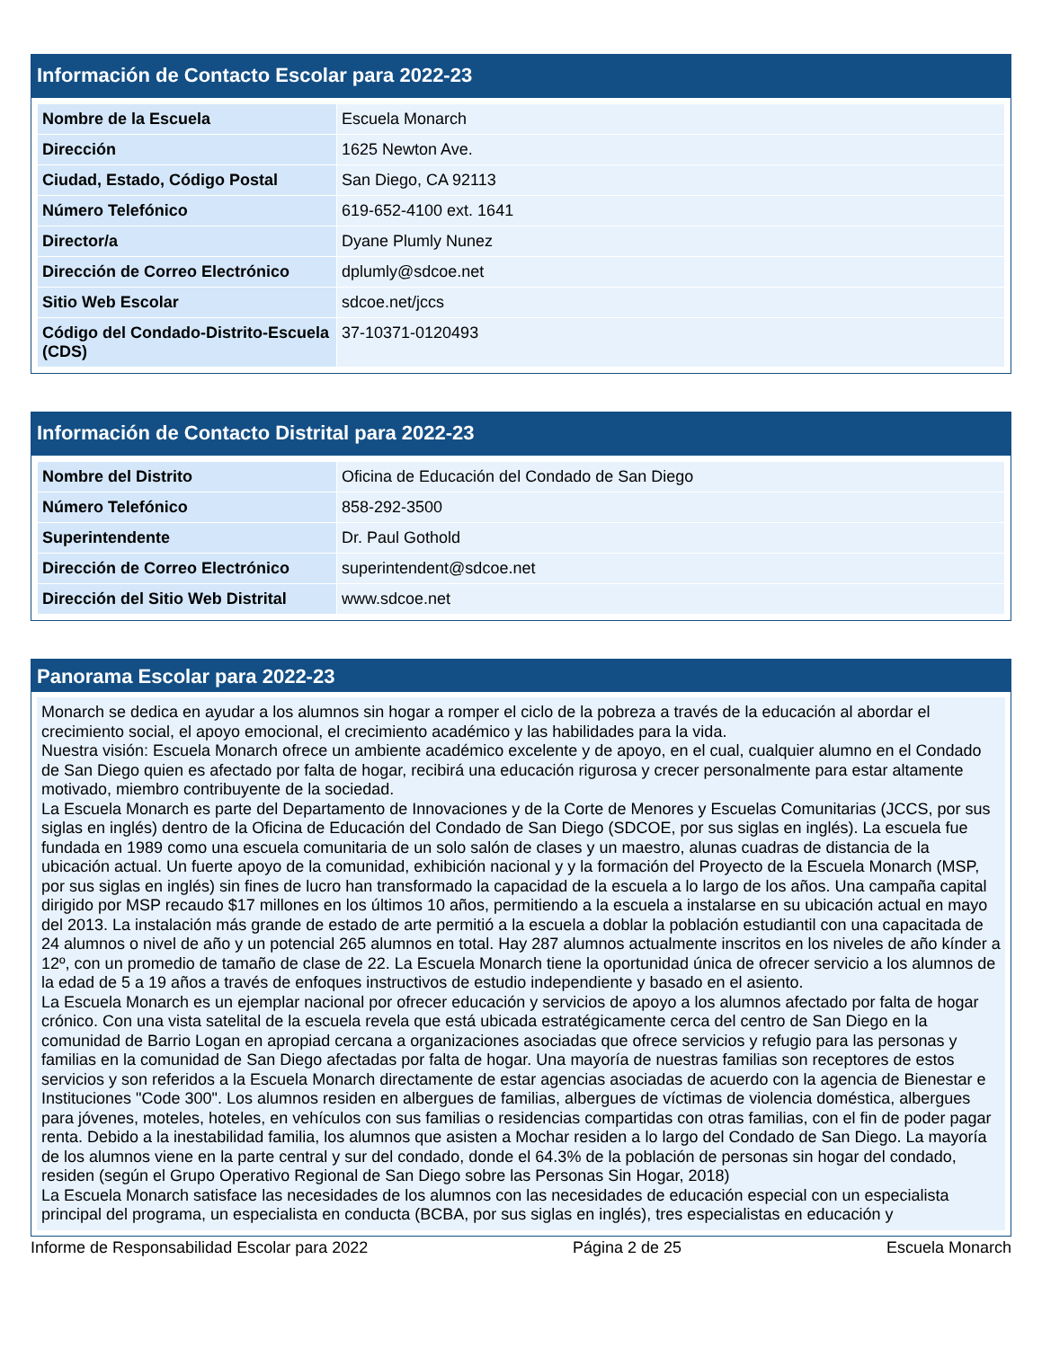Información de Contacto Escolar para 2022-23
| Nombre de la Escuela | Escuela Monarch |
| Dirección | 1625 Newton Ave. |
| Ciudad, Estado, Código Postal | San Diego, CA 92113 |
| Número Telefónico | 619-652-4100 ext. 1641 |
| Director/a | Dyane Plumly Nunez |
| Dirección de Correo Electrónico | dplumly@sdcoe.net |
| Sitio Web Escolar | sdcoe.net/jccs |
| Código del Condado-Distrito-Escuela (CDS) | 37-10371-0120493 |
Información de Contacto Distrital para 2022-23
| Nombre del Distrito | Oficina de Educación del Condado de San Diego |
| Número Telefónico | 858-292-3500 |
| Superintendente | Dr. Paul Gothold |
| Dirección de Correo Electrónico | superintendent@sdcoe.net |
| Dirección del Sitio Web Distrital | www.sdcoe.net |
Panorama Escolar para 2022-23
Monarch se dedica en ayudar a los alumnos sin hogar a romper el ciclo de la pobreza a través de la educación al abordar el crecimiento social, el apoyo emocional, el crecimiento académico y las habilidades para la vida.
Nuestra visión: Escuela Monarch ofrece un ambiente académico excelente y de apoyo, en el cual, cualquier alumno en el Condado de San Diego quien es afectado por falta de hogar, recibirá una educación rigurosa y crecer personalmente para estar altamente motivado, miembro contribuyente de la sociedad.
La Escuela Monarch es parte del Departamento de Innovaciones y de la Corte de Menores y Escuelas Comunitarias (JCCS, por sus siglas en inglés) dentro de la Oficina de Educación del Condado de San Diego (SDCOE, por sus siglas en inglés). La escuela fue fundada en 1989 como una escuela comunitaria de un solo salón de clases y un maestro, alunas cuadras de distancia de la ubicación actual. Un fuerte apoyo de la comunidad, exhibición nacional y y la formación del Proyecto de la Escuela Monarch (MSP, por sus siglas en inglés) sin fines de lucro han transformado la capacidad de la escuela a lo largo de los años. Una campaña capital dirigido por MSP recaudo $17 millones en los últimos 10 años, permitiendo a la escuela a instalarse en su ubicación actual en mayo del 2013. La instalación más grande de estado de arte permitió a la escuela a doblar la población estudiantil con una capacitada de 24 alumnos o nivel de año y un potencial 265 alumnos en total. Hay 287 alumnos actualmente inscritos en los niveles de año kínder a 12º, con un promedio de tamaño de clase de 22. La Escuela Monarch tiene la oportunidad única de ofrecer servicio a los alumnos de la edad de 5 a 19 años a través de enfoques instructivos de estudio independiente y basado en el asiento.
La Escuela Monarch es un ejemplar nacional por ofrecer educación y servicios de apoyo a los alumnos afectado por falta de hogar crónico. Con una vista satelital de la escuela revela que está ubicada estratégicamente cerca del centro de San Diego en la comunidad de Barrio Logan en apropiad cercana a organizaciones asociadas que ofrece servicios y refugio para las personas y familias en la comunidad de San Diego afectadas por falta de hogar. Una mayoría de nuestras familias son receptores de estos servicios y son referidos a la Escuela Monarch directamente de estar agencias asociadas de acuerdo con la agencia de Bienestar e Instituciones "Code 300". Los alumnos residen en albergues de familias, albergues de víctimas de violencia doméstica, albergues para jóvenes, moteles, hoteles, en vehículos con sus familias o residencias compartidas con otras familias, con el fin de poder pagar renta. Debido a la inestabilidad familia, los alumnos que asisten a Mochar residen a lo largo del Condado de San Diego. La mayoría de los alumnos viene en la parte central y sur del condado, donde el 64.3% de la población de personas sin hogar del condado, residen (según el Grupo Operativo Regional de San Diego sobre las Personas Sin Hogar, 2018)
La Escuela Monarch satisface las necesidades de los alumnos con las necesidades de educación especial con un especialista principal del programa, un especialista en conducta (BCBA, por sus siglas en inglés), tres especialistas en educación y
Informe de Responsabilidad Escolar para 2022 Página 2 de 25 Escuela Monarch